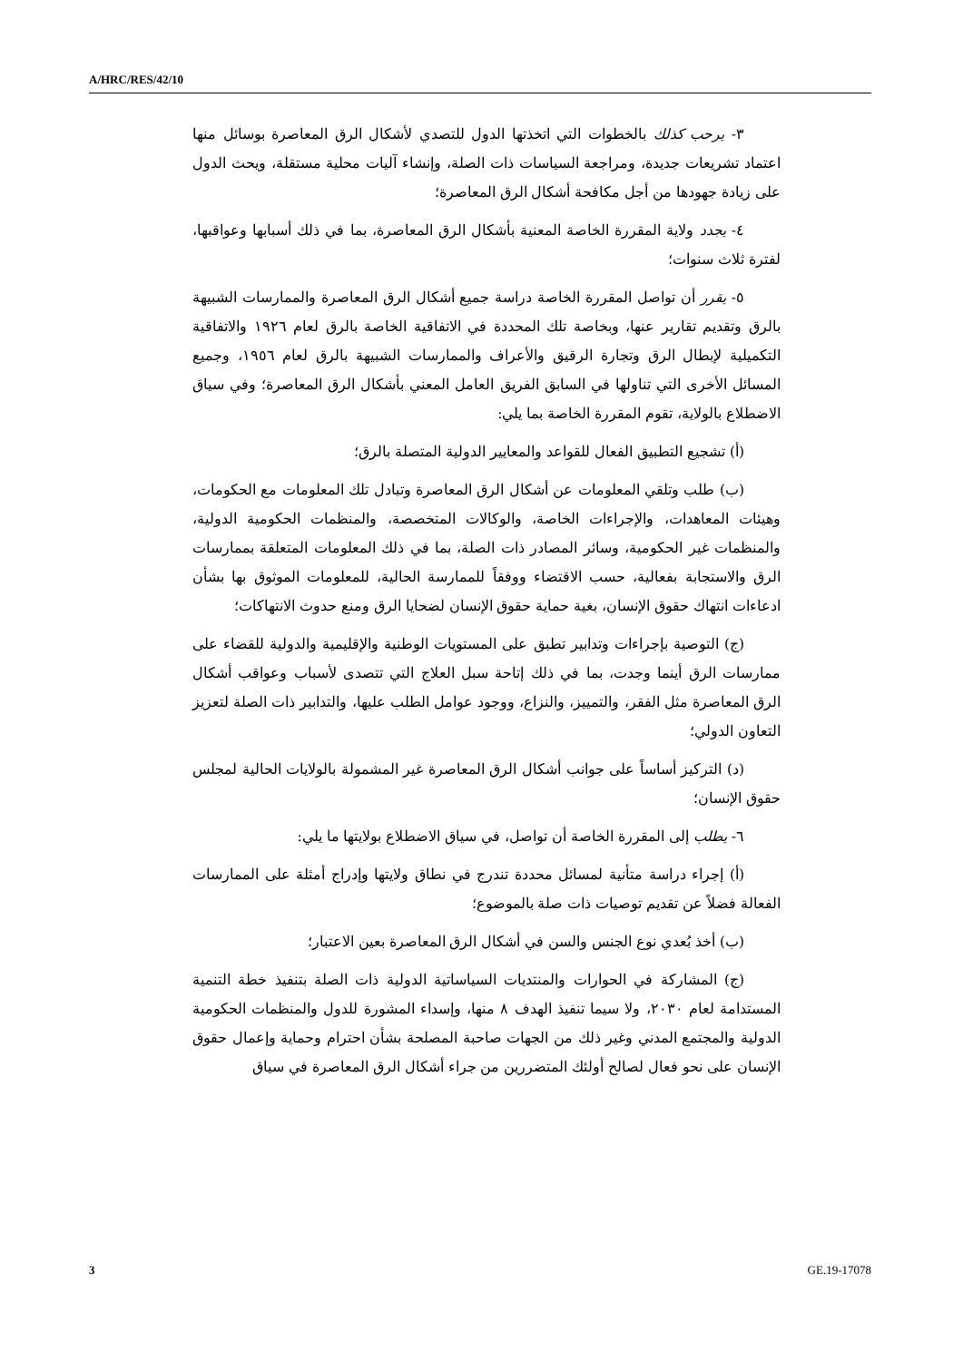A/HRC/RES/42/10
٣- يرحب كذلك بالخطوات التي اتخذتها الدول للتصدي لأشكال الرق المعاصرة بوسائل منها اعتماد تشريعات جديدة، ومراجعة السياسات ذات الصلة، وإنشاء آليات محلية مستقلة، ويحث الدول على زيادة جهودها من أجل مكافحة أشكال الرق المعاصرة؛
٤- يجدد ولاية المقررة الخاصة المعنية بأشكال الرق المعاصرة، بما في ذلك أسبابها وعواقبها، لفترة ثلاث سنوات؛
٥- يقرر أن تواصل المقررة الخاصة دراسة جميع أشكال الرق المعاصرة والممارسات الشبيهة بالرق وتقديم تقارير عنها، وبخاصة تلك المحددة في الاتفاقية الخاصة بالرق لعام ١٩٢٦ والاتفاقية التكميلية لإبطال الرق وتجارة الرقيق والأعراف والممارسات الشبيهة بالرق لعام ١٩٥٦، وجميع المسائل الأخرى التي تناولها في السابق الفريق العامل المعني بأشكال الرق المعاصرة؛ وفي سياق الاضطلاع بالولاية، تقوم المقررة الخاصة بما يلي:
(أ) تشجيع التطبيق الفعال للقواعد والمعايير الدولية المتصلة بالرق؛
(ب) طلب وتلقي المعلومات عن أشكال الرق المعاصرة وتبادل تلك المعلومات مع الحكومات، وهيئات المعاهدات، والإجراءات الخاصة، والوكالات المتخصصة، والمنظمات الحكومية الدولية، والمنظمات غير الحكومية، وسائر المصادر ذات الصلة، بما في ذلك المعلومات المتعلقة بممارسات الرق والاستجابة بفعالية، حسب الاقتضاء ووفقاً للممارسة الحالية، للمعلومات الموثوق بها بشأن ادعاءات انتهاك حقوق الإنسان، بغية حماية حقوق الإنسان لضحايا الرق ومنع حدوث الانتهاكات؛
(ج) التوصية بإجراءات وتدابير تطبق على المستويات الوطنية والإقليمية والدولية للقضاء على ممارسات الرق أينما وجدت، بما في ذلك إتاحة سبل العلاج التي تتصدى لأسباب وعواقب أشكال الرق المعاصرة مثل الفقر، والتمييز، والنزاع، ووجود عوامل الطلب عليها، والتدابير ذات الصلة لتعزيز التعاون الدولي؛
(د) التركيز أساساً على جوانب أشكال الرق المعاصرة غير المشمولة بالولايات الحالية لمجلس حقوق الإنسان؛
٦- يطلب إلى المقررة الخاصة أن تواصل، في سياق الاضطلاع بولايتها ما يلي:
(أ) إجراء دراسة متأنية لمسائل محددة تندرج في نطاق ولايتها وإدراج أمثلة على الممارسات الفعالة فضلاً عن تقديم توصيات ذات صلة بالموضوع؛
(ب) أخذ بُعدي نوع الجنس والسن في أشكال الرق المعاصرة بعين الاعتبار؛
(ج) المشاركة في الحوارات والمنتديات السياساتية الدولية ذات الصلة بتنفيذ خطة التنمية المستدامة لعام ٢٠٣٠، ولا سيما تنفيذ الهدف ٨ منها، وإسداء المشورة للدول والمنظمات الحكومية الدولية والمجتمع المدني وغير ذلك من الجهات صاحبة المصلحة بشأن احترام وحماية وإعمال حقوق الإنسان على نحو فعال لصالح أولئك المتضررين من جراء أشكال الرق المعاصرة في سياق
3 GE.19-17078